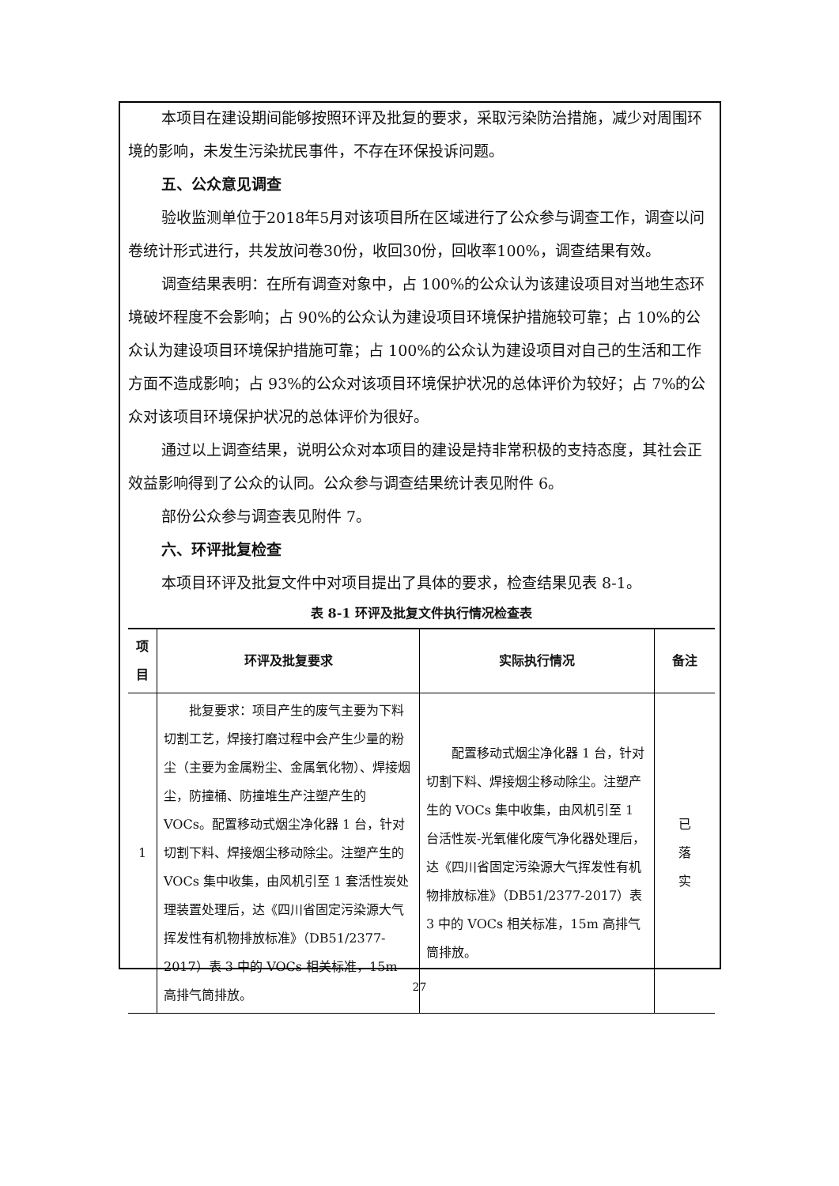本项目在建设期间能够按照环评及批复的要求，采取污染防治措施，减少对周围环境的影响，未发生污染扰民事件，不存在环保投诉问题。
五、公众意见调查
验收监测单位于2018年5月对该项目所在区域进行了公众参与调查工作，调查以问卷统计形式进行，共发放问卷30份，收回30份，回收率100%，调查结果有效。
调查结果表明：在所有调查对象中，占 100%的公众认为该建设项目对当地生态环境破坏程度不会影响；占 90%的公众认为建设项目环境保护措施较可靠；占 10%的公众认为建设项目环境保护措施可靠；占 100%的公众认为建设项目对自己的生活和工作方面不造成影响；占 93%的公众对该项目环境保护状况的总体评价为较好；占 7%的公众对该项目环境保护状况的总体评价为很好。
通过以上调查结果，说明公众对本项目的建设是持非常积极的支持态度，其社会正效益影响得到了公众的认同。公众参与调查结果统计表见附件 6。
部份公众参与调查表见附件 7。
六、环评批复检查
本项目环评及批复文件中对项目提出了具体的要求，检查结果见表 8-1。
表 8-1 环评及批复文件执行情况检查表
| 项目 | 环评及批复要求 | 实际执行情况 | 备注 |
| --- | --- | --- | --- |
| 1 | 批复要求：项目产生的废气主要为下料切割工艺，焊接打磨过程中会产生少量的粉尘（主要为金属粉尘、金属氧化物）、焊接烟尘，防撞桶、防撞堆生产注塑产生的 VOCs。配置移动式烟尘净化器 1 台，针对切割下料、焊接烟尘移动除尘。注塑产生的 VOCs 集中收集，由风机引至 1 套活性炭处理装置处理后，达《四川省固定污染源大气挥发性有机物排放标准》（DB51/2377-2017）表 3 中的 VOCs 相关标准，15m 高排气筒排放。 | 配置移动式烟尘净化器 1 台，针对切割下料、焊接烟尘移动除尘。注塑产生的 VOCs 集中收集，由风机引至 1 台活性炭-光氧催化废气净化器处理后，达《四川省固定污染源大气挥发性有机物排放标准》（DB51/2377-2017）表 3 中的 VOCs 相关标准，15m 高排气筒排放。 | 已 落 实 |
27